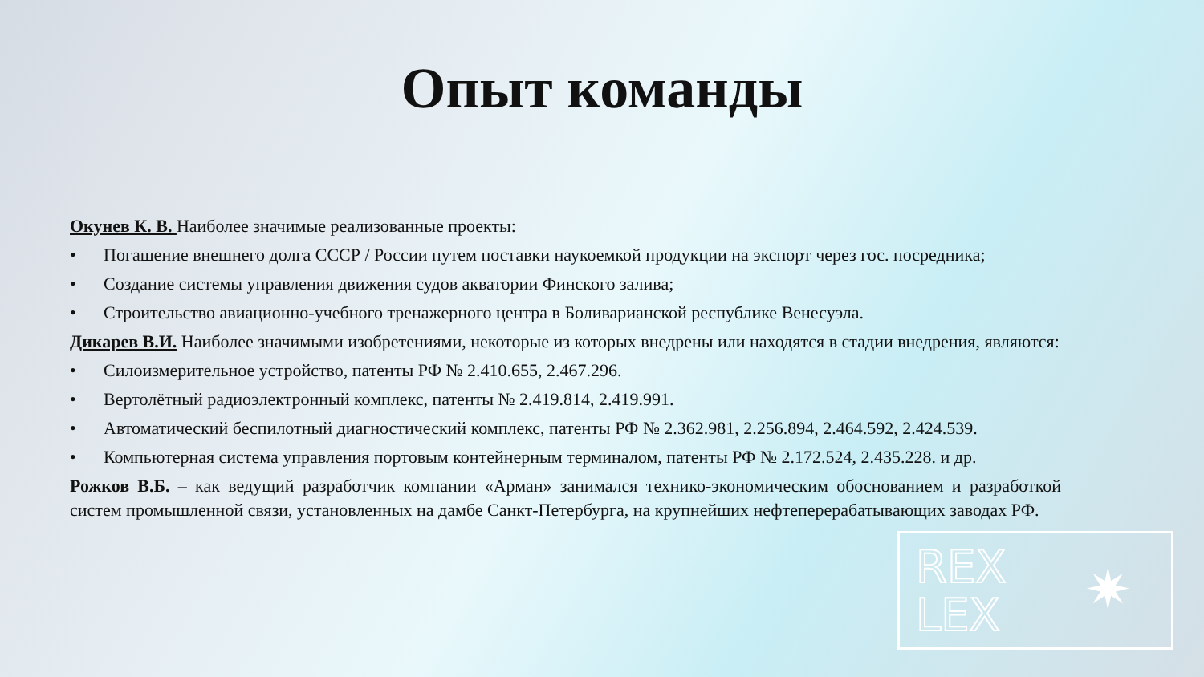Опыт команды
Окунев К. В. Наиболее значимые реализованные проекты:
• Погашение внешнего долга СССР / России путем поставки наукоемкой продукции на экспорт через гос. посредника;
• Создание системы управления движения судов акватории Финского залива;
• Строительство авиационно-учебного тренажерного центра в Боливарианской республике Венесуэла.
Дикарев В.И. Наиболее значимыми изобретениями, некоторые из которых внедрены или находятся в стадии внедрения, являются:
• Силоизмерительное устройство, патенты РФ № 2.410.655, 2.467.296.
• Вертолётный радиоэлектронный комплекс, патенты № 2.419.814, 2.419.991.
• Автоматический беспилотный диагностический комплекс, патенты РФ № 2.362.981, 2.256.894, 2.464.592, 2.424.539.
• Компьютерная система управления портовым контейнерным терминалом, патенты РФ № 2.172.524, 2.435.228. и др.
Рожков В.Б. – как ведущий разработчик компании «Арман» занимался технико-экономическим обоснованием и разработкой систем промышленной связи, установленных на дамбе Санкт-Петербурга, на крупнейших нефтеперерабатывающих заводах РФ.
REX
LEX
✷